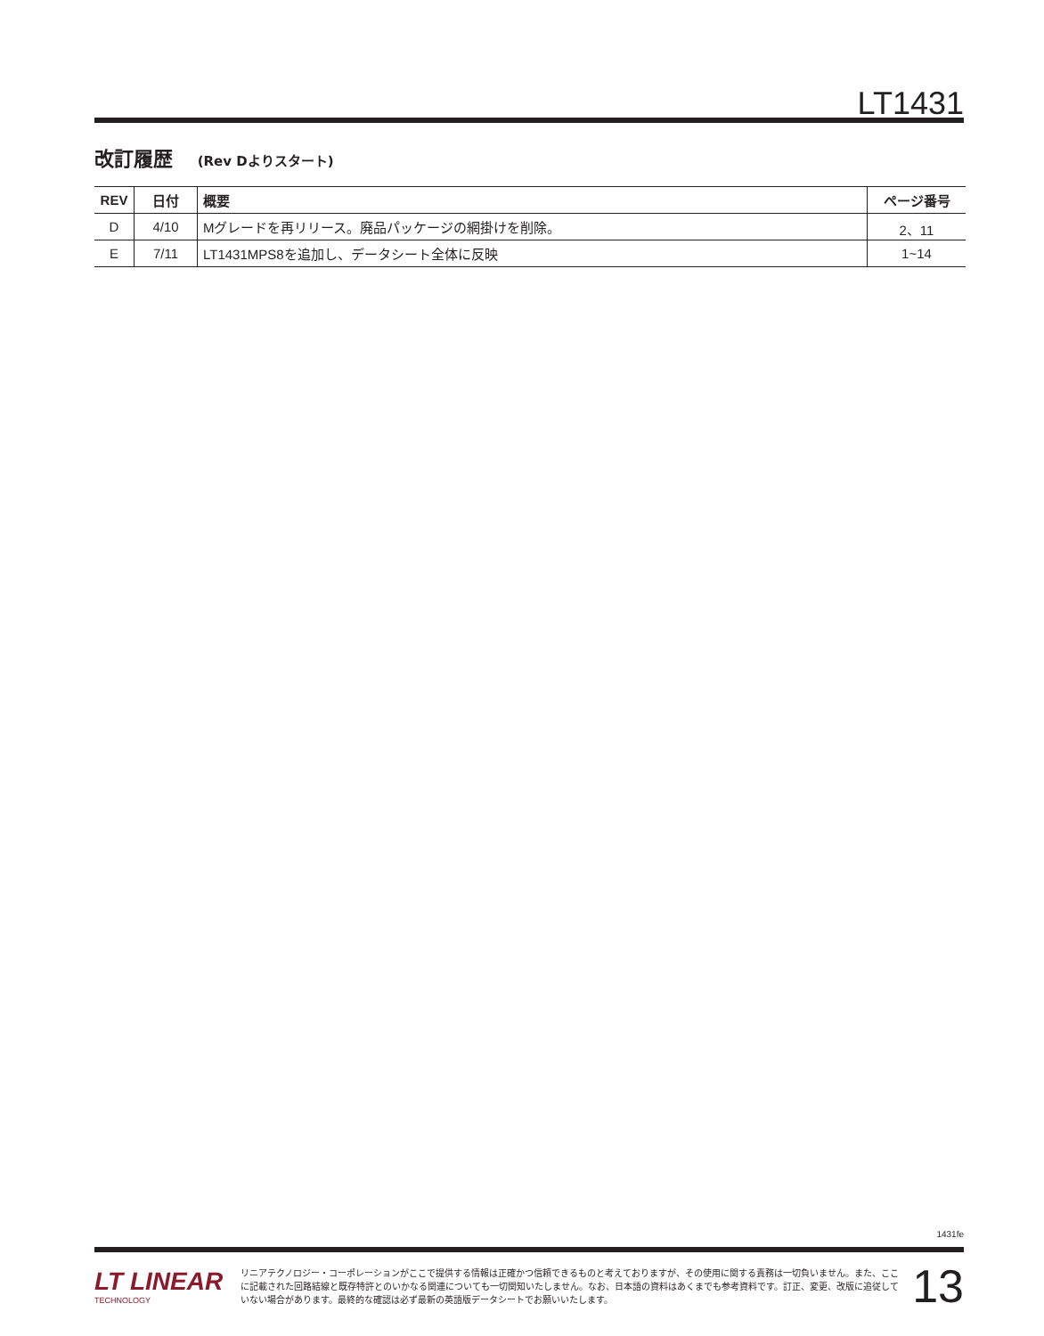LT1431
改訂履歴 (Rev Dよりスタート)
| REV | 日付 | 概要 | ページ番号 |
| --- | --- | --- | --- |
| D | 4/10 | Mグレードを再リリース。廃品パッケージの網掛けを削除。 | 2、11 |
| E | 7/11 | LT1431MPS8を追加し、データシート全体に反映 | 1~14 |
1431fe
LT LINEAR
TECHNOLOGY
リニアテクノロジー・コーポレーションがここで提供する情報は正確かつ信頼できるものと考えておりますが、その使用に関する責務は一切負いません。また、ここに記載された回路結線と既存特許とのいかなる関連についても一切関知いたしません。なお、日本語の資料はあくまでも参考資料です。訂正、変更、改版に追従していない場合があります。最終的な確認は必ず最新の英語版データシートでお願いいたします。
13